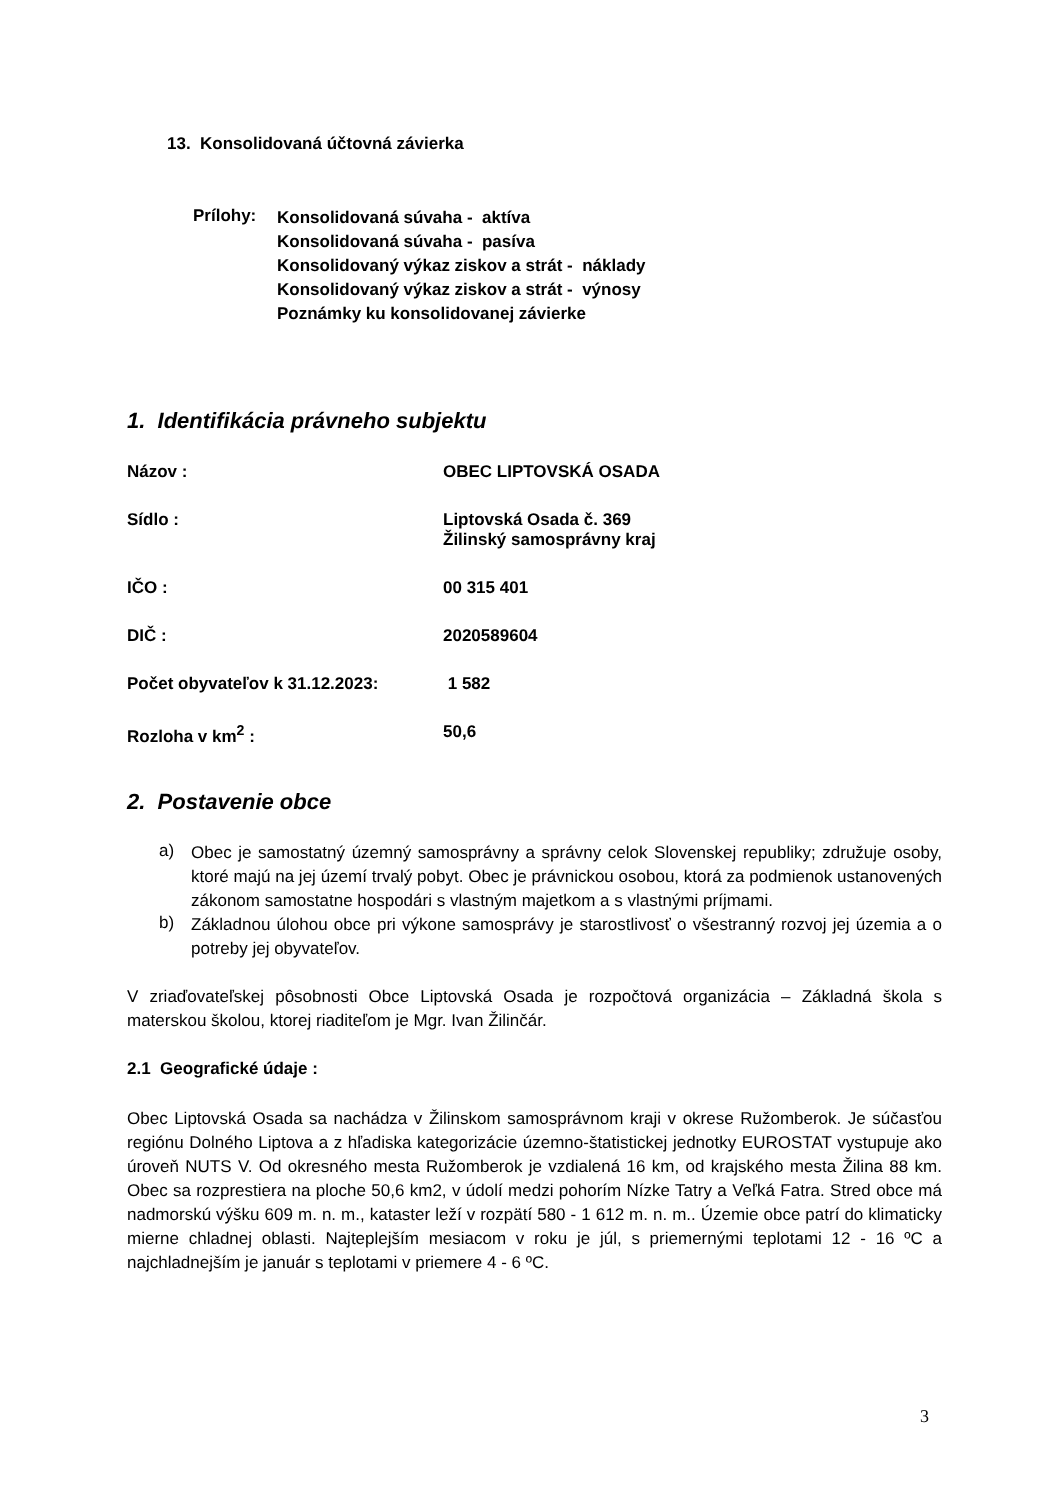13. Konsolidovaná účtovná závierka
Prílohy:
Konsolidovaná súvaha - aktíva
Konsolidovaná súvaha - pasíva
Konsolidovaný výkaz ziskov a strát - náklady
Konsolidovaný výkaz ziskov a strát - výnosy
Poznámky ku konsolidovanej závierke
1. Identifikácia právneho subjektu
Názov : OBEC LIPTOVSKÁ OSADA
Sídlo : Liptovská Osada č. 369
Žilinský samosprávny kraj
IČO : 00 315 401
DIČ : 2020589604
Počet obyvateľov k 31.12.2023: 1 582
Rozloha v km<sup>2</sup> : 50,6
2. Postavenie obce
a)
Obec je samostatný územný samosprávny a správny celok Slovenskej republiky; združuje osoby, ktoré majú na jej území trvalý pobyt. Obec je právnickou osobou, ktorá za podmienok ustanovených zákonom samostatne hospodári s vlastným majetkom a s vlastnými príjmami.
b)
Základnou úlohou obce pri výkone samosprávy je starostlivosť o všestranný rozvoj jej územia a o potreby jej obyvateľov.
V zriaďovateľskej pôsobnosti Obce Liptovská Osada je rozpočtová organizácia – Základná škola s materskou školou, ktorej riaditeľom je Mgr. Ivan Žilinčár.
2.1 Geografické údaje :
Obec Liptovská Osada sa nachádza v Žilinskom samosprávnom kraji v okrese Ružomberok. Je súčasťou regiónu Dolného Liptova a z hľadiska kategorizácie územno-štatistickej jednotky EUROSTAT vystupuje ako úroveň NUTS V. Od okresného mesta Ružomberok je vzdialená 16 km, od krajského mesta Žilina 88 km. Obec sa rozprestiera na ploche 50,6 km2, v údolí medzi pohorím Nízke Tatry a Veľká Fatra. Stred obce má nadmorskú výšku 609 m. n. m., kataster leží v rozpätí 580 - 1 612 m. n. m.. Územie obce patrí do klimaticky mierne chladnej oblasti. Najteplejším mesiacom v roku je júl, s priemernými teplotami 12 - 16 ºC a najchladnejším je január s teplotami v priemere 4 - 6 ºC.
3